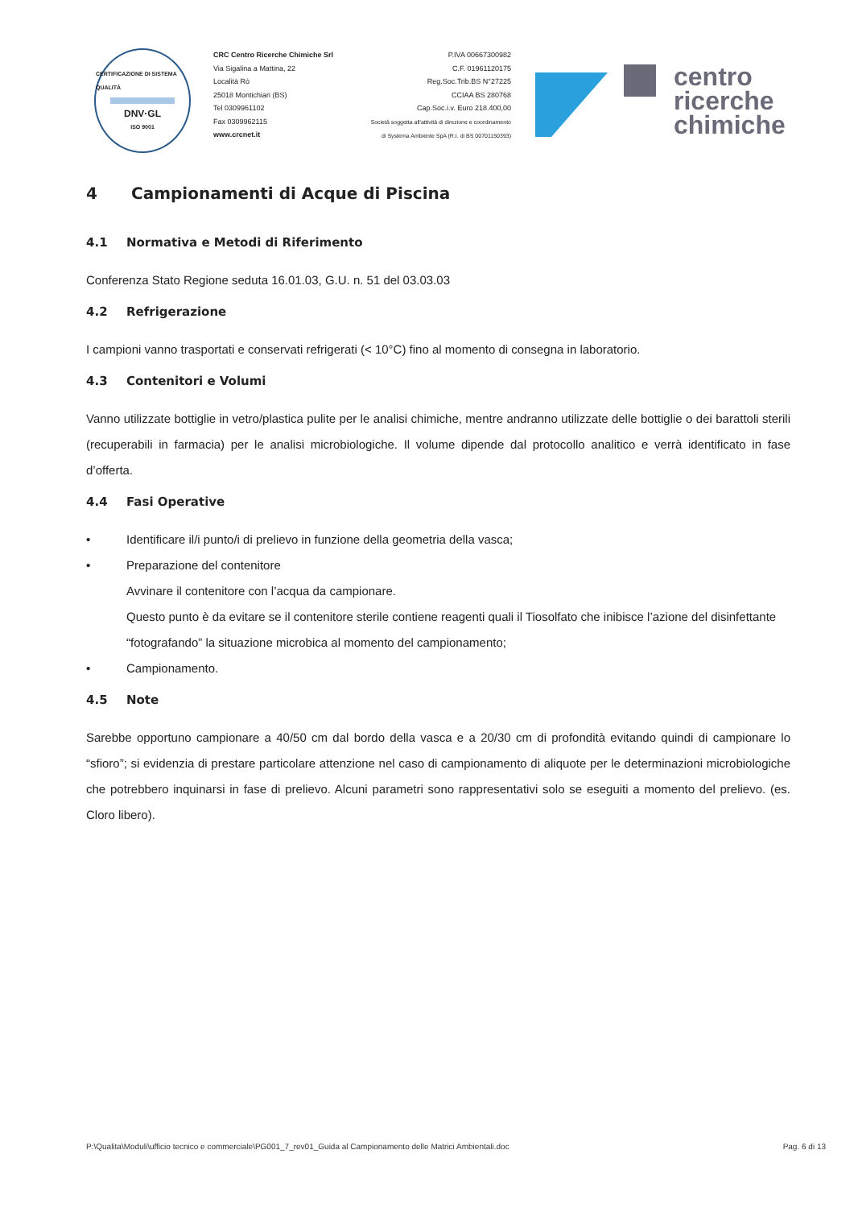CERTIFICAZIONE DI SISTEMA QUALITÀ
DNV·GL
ISO 9001
CRC Centro Ricerche Chimiche Srl
Via Sigalina a Mattina, 22
Località Rò
25018 Montichiari (BS)
Tel 0309961102
Fax 0309962115
www.crcnet.it
P.IVA 00667300982
C.F. 01961120175
Reg.Soc.Trib.BS N°27225
CCIAA BS 280768
Cap.Soc.i.v. Euro 218.400,00
Società soggetta all'attività di direzione e coordinamento
di Systema Ambiente SpA (R.I. di BS 00701150393)
centro
ricerche
chimiche
4 Campionamenti di Acque di Piscina
4.1 Normativa e Metodi di Riferimento
Conferenza Stato Regione seduta 16.01.03, G.U. n. 51 del 03.03.03
4.2 Refrigerazione
I campioni vanno trasportati e conservati refrigerati (< 10°C) fino al momento di consegna in laboratorio.
4.3 Contenitori e Volumi
Vanno utilizzate bottiglie in vetro/plastica pulite per le analisi chimiche, mentre andranno utilizzate delle bottiglie o dei barattoli sterili (recuperabili in farmacia) per le analisi microbiologiche. Il volume dipende dal protocollo analitico e verrà identificato in fase d’offerta.
4.4 Fasi Operative
• Identificare il/i punto/i di prelievo in funzione della geometria della vasca;
• Preparazione del contenitore
Avvinare il contenitore con l’acqua da campionare.
Questo punto è da evitare se il contenitore sterile contiene reagenti quali il Tiosolfato che inibisce l’azione del disinfettante “fotografando” la situazione microbica al momento del campionamento;
• Campionamento.
4.5 Note
Sarebbe opportuno campionare a 40/50 cm dal bordo della vasca e a 20/30 cm di profondità evitando quindi di campionare lo “sfioro”; si evidenzia di prestare particolare attenzione nel caso di campionamento di aliquote per le determinazioni microbiologiche che potrebbero inquinarsi in fase di prelievo. Alcuni parametri sono rappresentativi solo se eseguiti a momento del prelievo. (es. Cloro libero).
P:\Qualita\Moduli\ufficio tecnico e commerciale\PG001_7_rev01_Guida al Campionamento delle Matrici Ambientali.doc Pag. 6 di 13